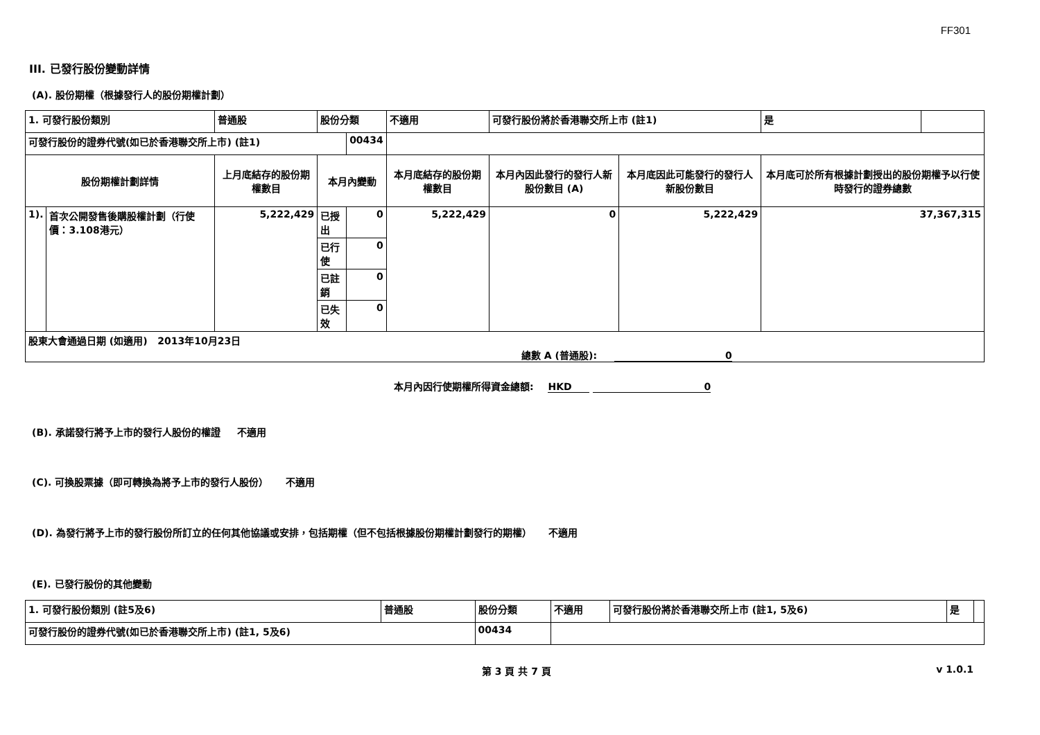FF301
III. 已發行股份變動詳情
(A). 股份期權（根據發行人的股份期權計劃）
| 1. 可發行股份類別 | | 普通股 | 股份分類 | | 不適用 | 可發行股份將於香港聯交所上市 (註1) | | 是 | |
| 可發行股份的證券代號(如已於香港聯交所上市) (註1) | | | | 00434 | | | | | |
| 股份期權計劃詳情 | | 上月底結存的股份期權數目 | 本月內變動 | | 本月底結存的股份期權數目 | 本月內因此發行的發行人新股份數目 (A) | 本月底因此可能發行的發行人新股份數目 | 本月底可於所有根據計劃授出的股份期權予以行使時發行的證券總數 | |
| 1). | 首次公開發售後購股權計劃（行使價：3.108港元） | 5,222,429 | 已授出 | 0 | 5,222,429 | 0 | 5,222,429 | 37,367,315 | |
| | | | 已行使 | 0 | | | | | |
| | | | 已註銷 | 0 | | | | | |
| | | | 已失效 | 0 | | | | | |
| 股東大會通過日期 (如適用) 2013年10月23日 | | | | | | | | | |
總數 A (普通股): 0
本月內因行使期權所得資金總額: HKD 0
(B). 承諾發行將予上市的發行人股份的權證 不適用
(C). 可換股票據（即可轉換為將予上市的發行人股份） 不適用
(D). 為發行將予上市的發行股份所訂立的任何其他協議或安排，包括期權（但不包括根據股份期權計劃發行的期權） 不適用
(E). 已發行股份的其他變動
| 1. 可發行股份類別 (註5及6) | 普通股 | 股份分類 | 不適用 | 可發行股份將於香港聯交所上市 (註1, 5及6) | 是 | |
| 可發行股份的證券代號(如已於香港聯交所上市) (註1, 5及6) | | 00434 | | | | |
第 3 頁 共 7 頁 v 1.0.1